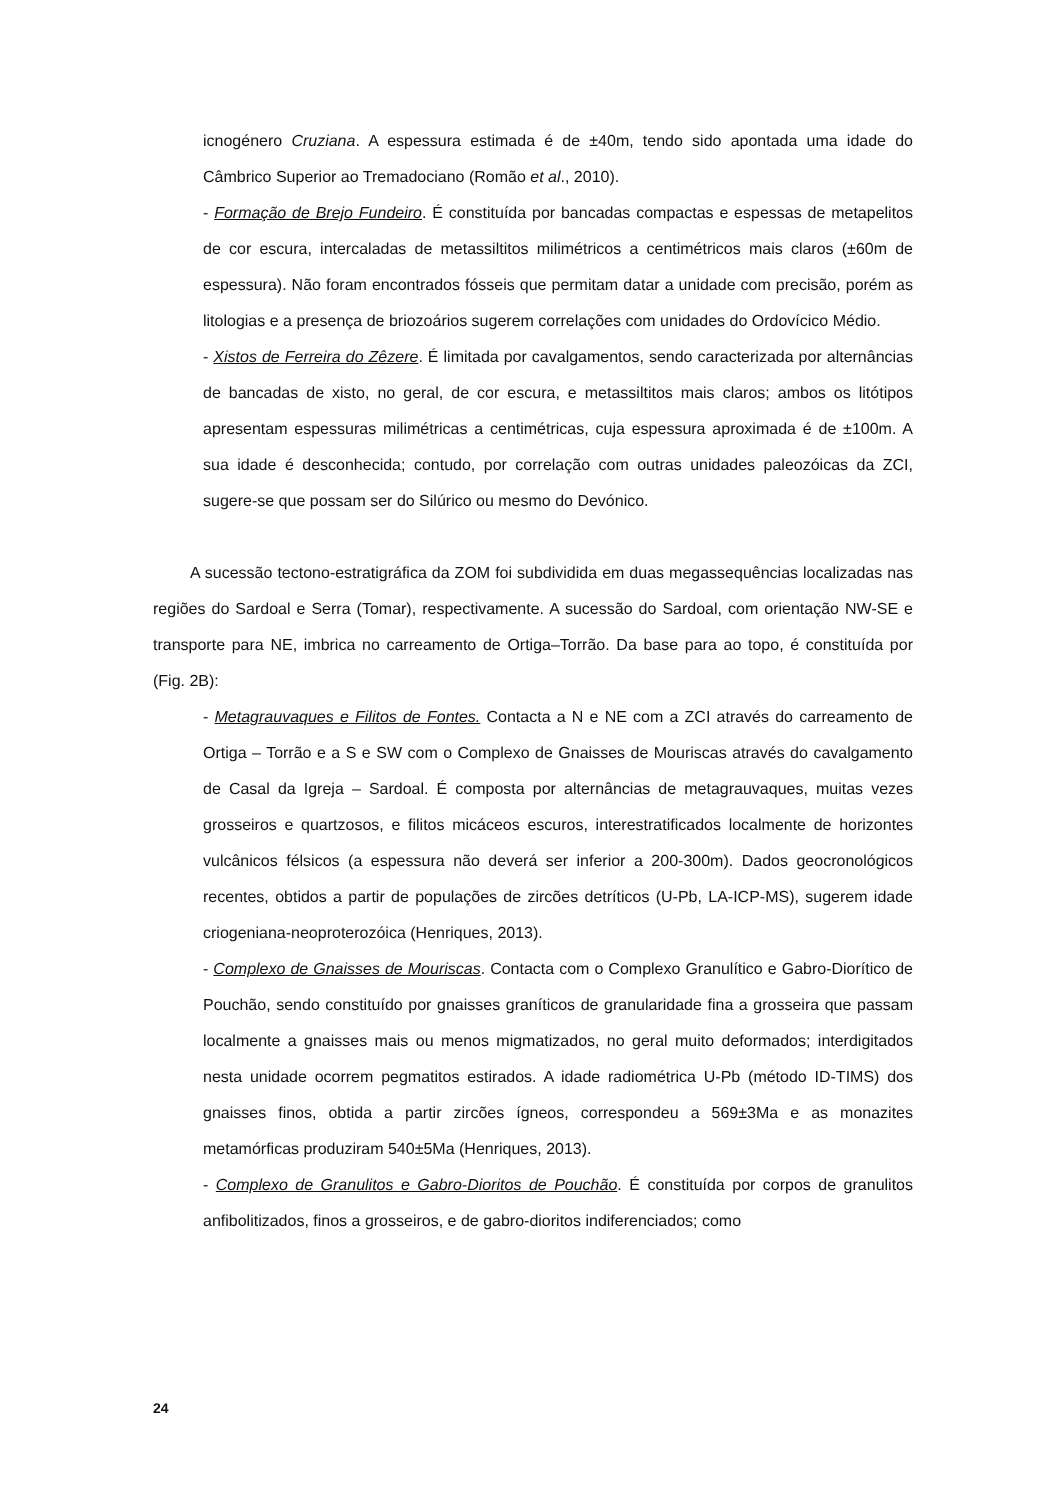icnogénero Cruziana. A espessura estimada é de ±40m, tendo sido apontada uma idade do Câmbrico Superior ao Tremadociano (Romão et al., 2010).
- Formação de Brejo Fundeiro. É constituída por bancadas compactas e espessas de metapelitos de cor escura, intercaladas de metassiltitos milimétricos a centimétricos mais claros (±60m de espessura). Não foram encontrados fósseis que permitam datar a unidade com precisão, porém as litologias e a presença de briozoários sugerem correlações com unidades do Ordovícico Médio.
- Xistos de Ferreira do Zêzere. É limitada por cavalgamentos, sendo caracterizada por alternâncias de bancadas de xisto, no geral, de cor escura, e metassiltitos mais claros; ambos os litótipos apresentam espessuras milimétricas a centimétricas, cuja espessura aproximada é de ±100m. A sua idade é desconhecida; contudo, por correlação com outras unidades paleozóicas da ZCI, sugere-se que possam ser do Silúrico ou mesmo do Devónico.
A sucessão tectono-estratigráfica da ZOM foi subdividida em duas megassequências localizadas nas regiões do Sardoal e Serra (Tomar), respectivamente. A sucessão do Sardoal, com orientação NW-SE e transporte para NE, imbrica no carreamento de Ortiga–Torrão. Da base para ao topo, é constituída por (Fig. 2B):
- Metagrauvaques e Filitos de Fontes. Contacta a N e NE com a ZCI através do carreamento de Ortiga – Torrão e a S e SW com o Complexo de Gnaisses de Mouriscas através do cavalgamento de Casal da Igreja – Sardoal. É composta por alternâncias de metagrauvaques, muitas vezes grosseiros e quartzosos, e filitos micáceos escuros, interestratificados localmente de horizontes vulcânicos félsicos (a espessura não deverá ser inferior a 200-300m). Dados geocronológicos recentes, obtidos a partir de populações de zircões detríticos (U-Pb, LA-ICP-MS), sugerem idade criogeniana-neoproterozóica (Henriques, 2013).
- Complexo de Gnaisses de Mouriscas. Contacta com o Complexo Granulítico e Gabro-Diorítico de Pouchão, sendo constituído por gnaisses graníticos de granularidade fina a grosseira que passam localmente a gnaisses mais ou menos migmatizados, no geral muito deformados; interdigitados nesta unidade ocorrem pegmatitos estirados. A idade radiométrica U-Pb (método ID-TIMS) dos gnaisses finos, obtida a partir zircões ígneos, correspondeu a 569±3Ma e as monazites metamórficas produziram 540±5Ma (Henriques, 2013).
- Complexo de Granulitos e Gabro-Dioritos de Pouchão. É constituída por corpos de granulitos anfibolitizados, finos a grosseiros, e de gabro-dioritos indiferenciados; como
24